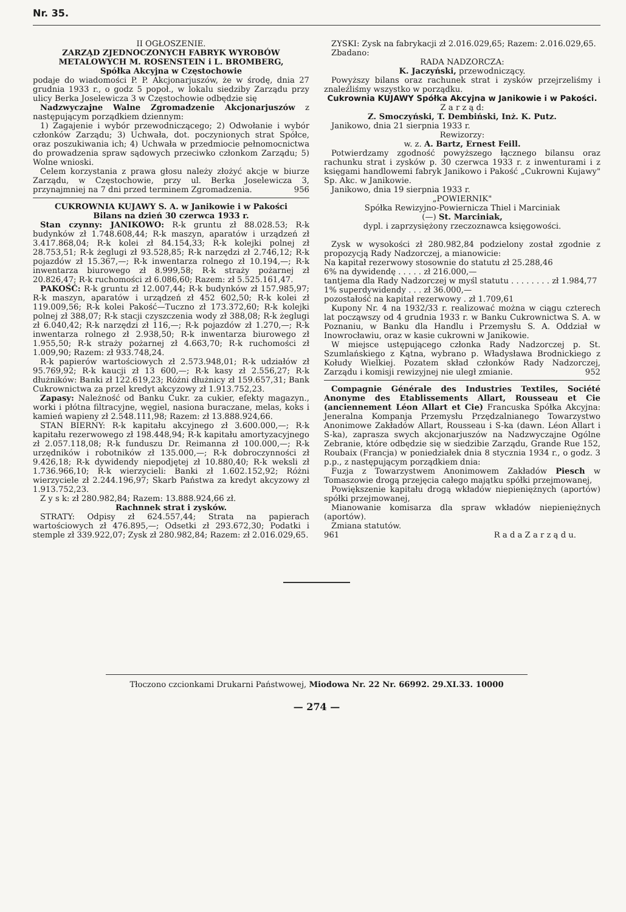Nr. 35.
II OGŁOSZENIE.
ZARZĄD ZJEDNOCZONYCH FABRYK WYROBÓW METALOWYCH M. ROSENSTEIN i L. BROMBERG,
Spółka Akcyjna w Częstochowie
podaje do wiadomości P. P. Akcjonarjuszów, że w środę, dnia 27 grudnia 1933 r., o godz 5 popoł., w lokalu siedziby Zarządu przy ulicy Berka Joselewicza 3 w Częstochowie odbędzie się
Nadzwyczajne Walne Zgromadzenie Akcjonarjuszów z następującym porządkiem dziennym:
1) Zagajenie i wybór przewodniczącego; 2) Odwołanie i wybór członków Zarządu; 3) Uchwała, dot. poczynionych strat Spółce, oraz poszukiwania ich; 4) Uchwała w przedmiocie pełnomocnictwa do prowadzenia spraw sądowych przeciwko członkom Zarządu; 5) Wolne wnioski.
Celem korzystania z prawa głosu należy złożyć akcje w biurze Zarządu, w Częstochowie, przy ul. Berka Joselewicza 3, przynajmniej na 7 dni przed terminem Zgromadzenia. 956
CUKROWNIA KUJAWY S. A. w Janikowie i w Pakości
Bilans na dzień 30 czerwca 1933 r.
Stan czynny: JANIKOWO: R-k gruntu zł 88.028.53; R-k budynków zł 1.748.608,44; R-k maszyn, aparatów i urządzeń zł 3.417.868,04; R-k kolei zł 84.154,33; R-k kolejki polnej zł 28.753,51; R-k żeglugi zł 93.528,85; R-k narzędzi zł 2.746,12; R-k pojazdów zł 15.367,—; R-k inwentarza rolnego zł 10.194,—; R-k inwentarza biurowego zł 8.999,58; R-k straży pożarnej zł 20.826,47; R-k ruchomości zł 6.086,60; Razem: zł 5.525.161,47.
PAKOŚĆ: R-k gruntu zł 12.007,44; R-k budynków zł 157.985,97; R-k maszyn, aparatów i urządzeń zł 452 602,50; R-k kolei zł 119.009,56; R-k kolei Pakość—Tuczno zł 173.372,60; R-k kolejki polnej zł 388,07; R-k stacji czyszczenia wody zł 388,08; R-k żeglugi zł 6.040,42; R-k narzędzi zł 116,—; R-k pojazdów zł 1.270,—; R-k inwentarza rolnego zł 2.938,50; R-k inwentarza biurowego zł 1.955,50; R-k straży pożarnej zł 4.663,70; R-k ruchomości zł 1.009,90; Razem: zł 933.748,24.
R-k papierów wartościowych zł 2.573.948,01; R-k udziałów zł 95.769,92; R-k kaucji zł 13 600,—; R-k kasy zł 2.556,27; R-k dłużników: Banki zł 122.619,23; Różni dłużnicy zł 159.657,31; Bank Cukrownictwa za przel kredyt akcyzowy zł 1.913.752,23.
Zapasy: Należność od Banku Cukr. za cukier, efekty magazyn., worki i płótna filtracyjne, węgiel, nasiona buraczane, melas, koks i kamień wapieny zł 2.548.111,98; Razem: zł 13.888.924,66.
STAN BIERNY: R-k kapitału akcyjnego zł 3.600.000,—; R-k kapitału rezerwowego zł 198.448,94; R-k kapitału amortyzacyjnego zł 2.057.118,08; R-k funduszu Dr. Reimanna zł 100.000,—; R-k urzędników i robotników zł 135.000,—; R-k dobroczynności zł 9.426,18; R-k dywidendy niepodjętej zł 10.880,40; R-k weksli zł 1.736.966,10; R-k wierzycieli: Banki zł 1.602.152,92; Różni wierzyciele zł 2.244.196,97; Skarb Państwa za kredyt akcyzowy zł 1.913.752,23.
Z y s k: zł 280.982,84; Razem: 13.888.924,66 zł.
Rachnnek strat i zysków.
STRATY: Odpisy zł 624.557,44; Strata na papierach wartościowych zł 476.895,—; Odsetki zł 293.672,30; Podatki i stemple zł 339.922,07; Zysk zł 280.982,84; Razem: zł 2.016.029,65.
ZYSKI: Zysk na fabrykacji zł 2.016.029,65; Razem: 2.016.029,65.
Zbadano:
RADA NADZORCZA:
K. Jaczyński, przewodniczący.
Powyższy bilans oraz rachunek strat i zysków przejrzeliśmy i znaleźliśmy wszystko w porządku.
Cukrownia KUJAWY Spółka Akcyjna w Janikowie i w Pakości.
Z a r z ą d:
Z. Smoczyński, T. Dembiński, Inż. K. Putz.
Janikowo, dnia 21 sierpnia 1933 r.
Rewizorzy:
w. z. A. Bartz, Ernest Feill.
Potwierdzamy zgodność powyższego łącznego bilansu oraz rachunku strat i zysków p. 30 czerwca 1933 r. z inwenturami i z księgami handlowemi fabryk Janikowo i Pakość „Cukrowni Kujawy" Sp. Akc. w Janikowie.
Janikowo, dnia 19 sierpnia 1933 r.
„POWIERNIK"
Spółka Rewizyjno-Powiernicza Thiel i Marciniak
(—) St. Marciniak,
dypl. i zaprzysiężony rzeczoznawca księgowości.
Zysk w wysokości zł 280.982,84 podzielony został zgodnie z propozycją Rady Nadzorczej, a mianowicie:
Na kapitał rezerwowy stosownie do statutu zł 25.288,46
6% na dywidendę . . . . . zł 216.000,—
tantjema dla Rady Nadzorczej w myśl statutu . . . . . . . . zł 1.984,77
1% superdywidendy . . . zł 36.000,—
pozostałość na kapitał rezerwowy . zł 1.709,61
Kupony Nr. 4 na 1932/33 r. realizować można w ciągu czterech lat począwszy od 4 grudnia 1933 r. w Banku Cukrownictwa S. A. w Poznaniu, w Banku dla Handlu i Przemysłu S. A. Oddział w Inowrocławiu, oraz w kasie cukrowni w Janikowie.
W miejsce ustępującego członka Rady Nadzorczej p. St. Szumlańskiego z Kątna, wybrano p. Władysława Brodnickiego z Kołudy Wielkiej. Pozatem skład członków Rady Nadzorczej, Zarządu i komisji rewizyjnej nie uległ zmianie. 952
Compagnie Générale des Industries Textiles, Société Anonyme des Etablissements Allart, Rousseau et Cie (anciennement Léon Allart et Cie) Francuska Spółka Akcyjna: Jeneralna Kompanja Przemysłu Przędzalnianego Towarzystwo Anonimowe Zakładów Allart, Rousseau i S-ka (dawn. Léon Allart i S-ka), zaprasza swych akcjonarjuszów na Nadzwyczajne Ogólne Zebranie, które odbędzie się w siedzibie Zarządu, Grande Rue 152, Roubaix (Francja) w poniedziałek dnia 8 stycznia 1934 r., o godz. 3 p.p., z następującym porządkiem dnia:
Fuzja z Towarzystwem Anonimowem Zakładów Piesch w Tomaszowie drogą przejęcia całego majątku spółki przejmowanej,
Powiększenie kapitału drogą wkładów niepieniężnych (aportów) spółki przejmowanej,
Mianowanie komisarza dla spraw wkładów niepieniężnych (aportów).
Zmiana statutów.
961 R a d a Z a r z ą d u.
Tłoczono czcionkami Drukarni Państwowej, Miodowa Nr. 22 Nr. 66992. 29.XI.33. 10000
— 274 —